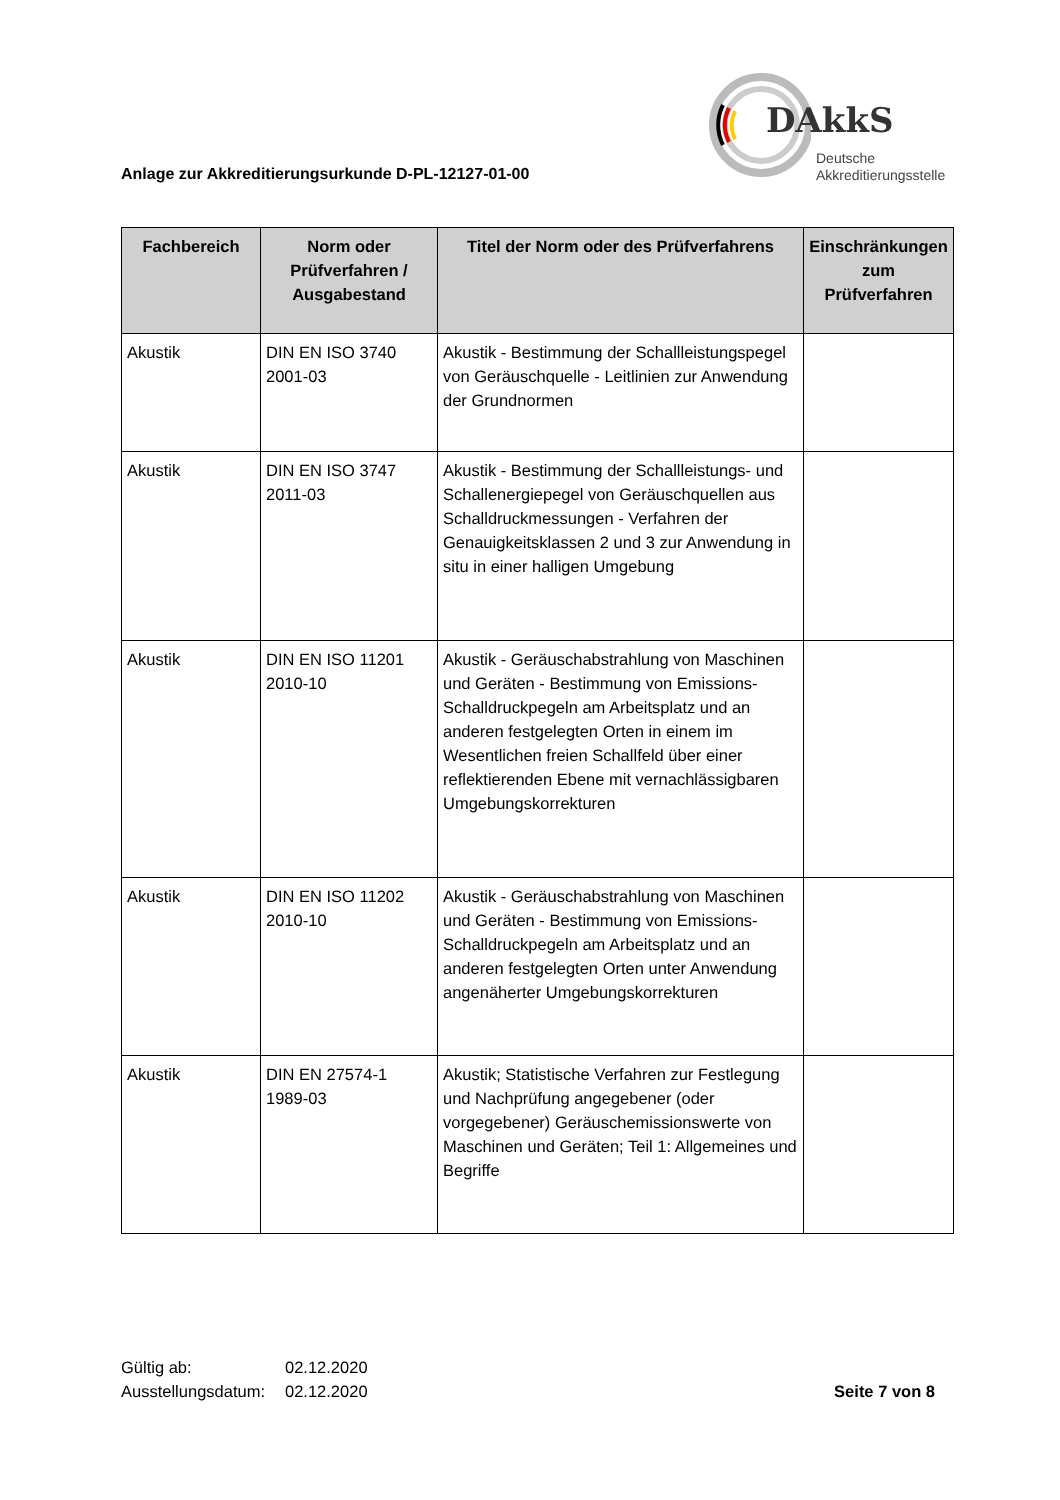Anlage zur Akkreditierungsurkunde D-PL-12127-01-00
DAkkS
Deutsche
Akkreditierungsstelle
| Fachbereich | Norm oder Prüfverfahren / Ausgabestand | Titel der Norm oder des Prüfverfahrens | Einschränkungen zum Prüfverfahren |
| --- | --- | --- | --- |
| Akustik | DIN EN ISO 3740 2001-03 | Akustik - Bestimmung der Schallleistungspegel von Geräuschquelle - Leitlinien zur Anwendung der Grundnormen | |
| Akustik | DIN EN ISO 3747 2011-03 | Akustik - Bestimmung der Schallleistungs- und Schallenergiepegel von Geräuschquellen aus Schalldruckmessungen - Verfahren der Genauigkeitsklassen 2 und 3 zur Anwendung in situ in einer halligen Umgebung | |
| Akustik | DIN EN ISO 11201 2010-10 | Akustik - Geräuschabstrahlung von Maschinen und Geräten - Bestimmung von Emissions-Schalldruckpegeln am Arbeitsplatz und an anderen festgelegten Orten in einem im Wesentlichen freien Schallfeld über einer reflektierenden Ebene mit vernachlässigbaren Umgebungskorrekturen | |
| Akustik | DIN EN ISO 11202 2010-10 | Akustik - Geräuschabstrahlung von Maschinen und Geräten - Bestimmung von Emissions-Schalldruckpegeln am Arbeitsplatz und an anderen festgelegten Orten unter Anwendung angenäherter Umgebungskorrekturen | |
| Akustik | DIN EN 27574-1 1989-03 | Akustik; Statistische Verfahren zur Festlegung und Nachprüfung angegebener (oder vorgegebener) Geräuschemissionswerte von Maschinen und Geräten; Teil 1: Allgemeines und Begriffe | |
Gültig ab: 02.12.2020
Ausstellungsdatum: 02.12.2020
Seite 7 von 8